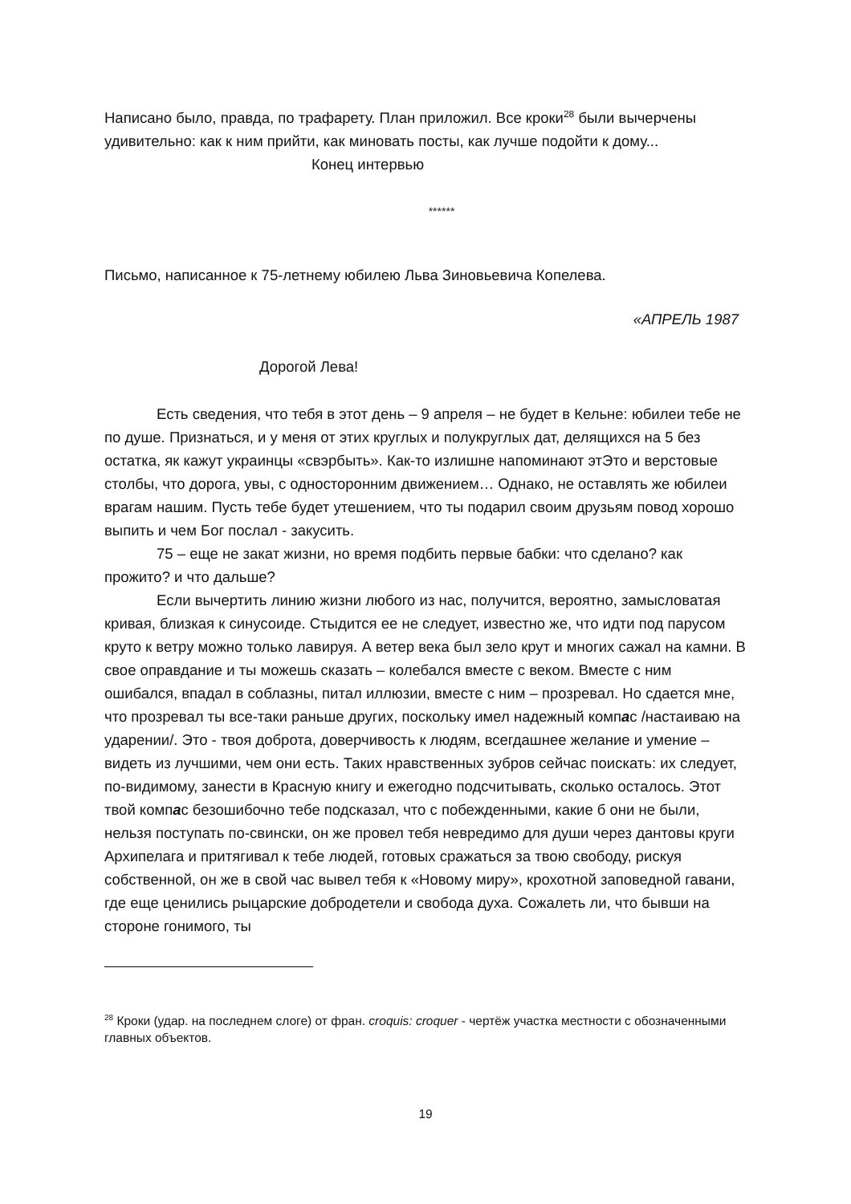Написано было, правда, по трафарету. План приложил. Все кроки<sup>28</sup> были вычерчены удивительно: как к ним прийти, как миновать посты, как лучше подойти к дому...
Конец интервью
******
Письмо, написанное к 75-летнему юбилею Льва Зиновьевича Копелева.
«АПРЕЛЬ 1987
Дорогой Лева!
Есть сведения, что тебя в этот день – 9 апреля – не будет в Кельне: юбилеи тебе не по душе. Признаться, и у меня от этих круглых и полукруглых дат, делящихся на 5 без остатка, як кажут украинцы «свэрбыть». Как-то излишне напоминают этЭто и верстовые столбы, что дорога, увы, с односторонним движением… Однако, не оставлять же юбилеи врагам нашим. Пусть тебе будет утешением, что ты подарил своим друзьям повод хорошо выпить и чем Бог послал - закусить.
75 – еще не закат жизни, но время подбить первые бабки: что сделано? как прожито? и что дальше?
Если вычертить линию жизни любого из нас, получится, вероятно, замысловатая кривая, близкая к синусоиде. Стыдится ее не следует, известно же, что идти под парусом круто к ветру можно только лавируя. А ветер века был зело крут и многих сажал на камни. В свое оправдание и ты можешь сказать – колебался вместе с веком. Вместе с ним ошибался, впадал в соблазны, питал иллюзии, вместе с ним – прозревал. Но сдается мне, что прозревал ты все-таки раньше других, поскольку имел надежный компас /настаиваю на ударении/. Это - твоя доброта, доверчивость к людям, всегдашнее желание и умение – видеть из лучшими, чем они есть. Таких нравственных зубров сейчас поискать: их следует, по-видимому, занести в Красную книгу и ежегодно подсчитывать, сколько осталось. Этот твой компас безошибочно тебе подсказал, что с побежденными, какие б они не были, нельзя поступать по-свински, он же провел тебя невредимо для души через дантовы круги Архипелага и притягивал к тебе людей, готовых сражаться за твою свободу, рискуя собственной, он же в свой час вывел тебя к «Новому миру», крохотной заповедной гавани, где еще ценились рыцарские добродетели и свобода духа. Сожалеть ли, что бывши на стороне гонимого, ты
<sup>28</sup> Кроки (удар. на последнем слоге) от фран. croquis: croquer - чертёж участка местности с обозначенными главных объектов.
19